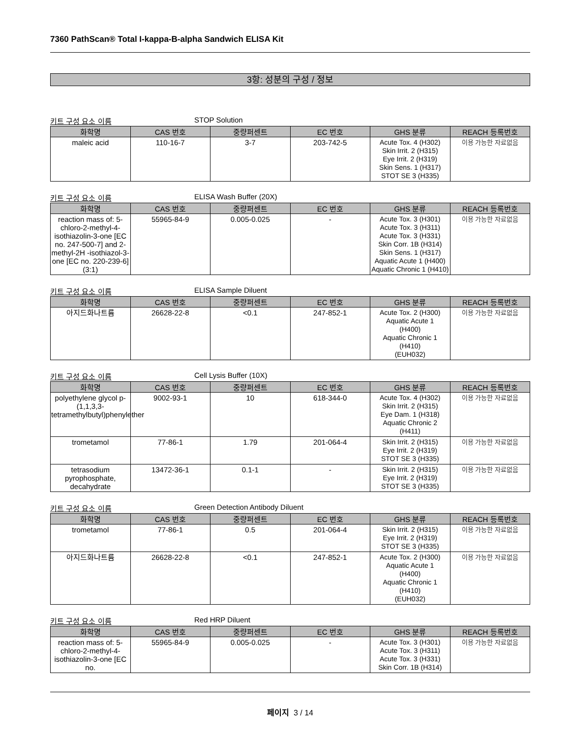7360 PathScan® Total I-kappa-B-alpha Sandwich ELISA Kit
3항: 성분의 구성 / 정보
키트 구성 요소 이름 STOP Solution
| 화학명 | CAS 번호 | 중량퍼센트 | EC 번호 | GHS 분류 | REACH 등록번호 |
| --- | --- | --- | --- | --- | --- |
| maleic acid | 110-16-7 | 3-7 | 203-742-5 | Acute Tox. 4 (H302) Skin Irrit. 2 (H315) Eye Irrit. 2 (H319) Skin Sens. 1 (H317) STOT SE 3 (H335) | 이용 가능한 자료없음 |
키트 구성 요소 이름 ELISA Wash Buffer (20X)
| 화학명 | CAS 번호 | 중량퍼센트 | EC 번호 | GHS 분류 | REACH 등록번호 |
| --- | --- | --- | --- | --- | --- |
| reaction mass of: 5-chloro-2-methyl-4-isothiazolin-3-one [EC no. 247-500-7] and 2-methyl-2H -isothiazol-3-one [EC no. 220-239-6] (3:1) | 55965-84-9 | 0.005-0.025 | - | Acute Tox. 3 (H301) Acute Tox. 3 (H311) Acute Tox. 3 (H331) Skin Corr. 1B (H314) Skin Sens. 1 (H317) Aquatic Acute 1 (H400) Aquatic Chronic 1 (H410) | 이용 가능한 자료없음 |
키트 구성 요소 이름 ELISA Sample Diluent
| 화학명 | CAS 번호 | 중량퍼센트 | EC 번호 | GHS 분류 | REACH 등록번호 |
| --- | --- | --- | --- | --- | --- |
| 아지드화나트륨 | 26628-22-8 | <0.1 | 247-852-1 | Acute Tox. 2 (H300) Aquatic Acute 1 (H400) Aquatic Chronic 1 (H410) (EUH032) | 이용 가능한 자료없음 |
키트 구성 요소 이름 Cell Lysis Buffer (10X)
| 화학명 | CAS 번호 | 중량퍼센트 | EC 번호 | GHS 분류 | REACH 등록번호 |
| --- | --- | --- | --- | --- | --- |
| polyethylene glycol p-(1,1,3,3-tetramethylbutyl)phenylether | 9002-93-1 | 10 | 618-344-0 | Acute Tox. 4 (H302) Skin Irrit. 2 (H315) Eye Dam. 1 (H318) Aquatic Chronic 2 (H411) | 이용 가능한 자료없음 |
| trometamol | 77-86-1 | 1.79 | 201-064-4 | Skin Irrit. 2 (H315) Eye Irrit. 2 (H319) STOT SE 3 (H335) | 이용 가능한 자료없음 |
| tetrasodium pyrophosphate, decahydrate | 13472-36-1 | 0.1-1 | - | Skin Irrit. 2 (H315) Eye Irrit. 2 (H319) STOT SE 3 (H335) | 이용 가능한 자료없음 |
키트 구성 요소 이름 Green Detection Antibody Diluent
| 화학명 | CAS 번호 | 중량퍼센트 | EC 번호 | GHS 분류 | REACH 등록번호 |
| --- | --- | --- | --- | --- | --- |
| trometamol | 77-86-1 | 0.5 | 201-064-4 | Skin Irrit. 2 (H315) Eye Irrit. 2 (H319) STOT SE 3 (H335) | 이용 가능한 자료없음 |
| 아지드화나트륨 | 26628-22-8 | <0.1 | 247-852-1 | Acute Tox. 2 (H300) Aquatic Acute 1 (H400) Aquatic Chronic 1 (H410) (EUH032) | 이용 가능한 자료없음 |
키트 구성 요소 이름 Red HRP Diluent
| 화학명 | CAS 번호 | 중량퍼센트 | EC 번호 | GHS 분류 | REACH 등록번호 |
| --- | --- | --- | --- | --- | --- |
| reaction mass of: 5-chloro-2-methyl-4-isothiazolin-3-one [EC no. | 55965-84-9 | 0.005-0.025 | - | Acute Tox. 3 (H301) Acute Tox. 3 (H311) Acute Tox. 3 (H331) Skin Corr. 1B (H314) | 이용 가능한 자료없음 |
페이지 3 / 14